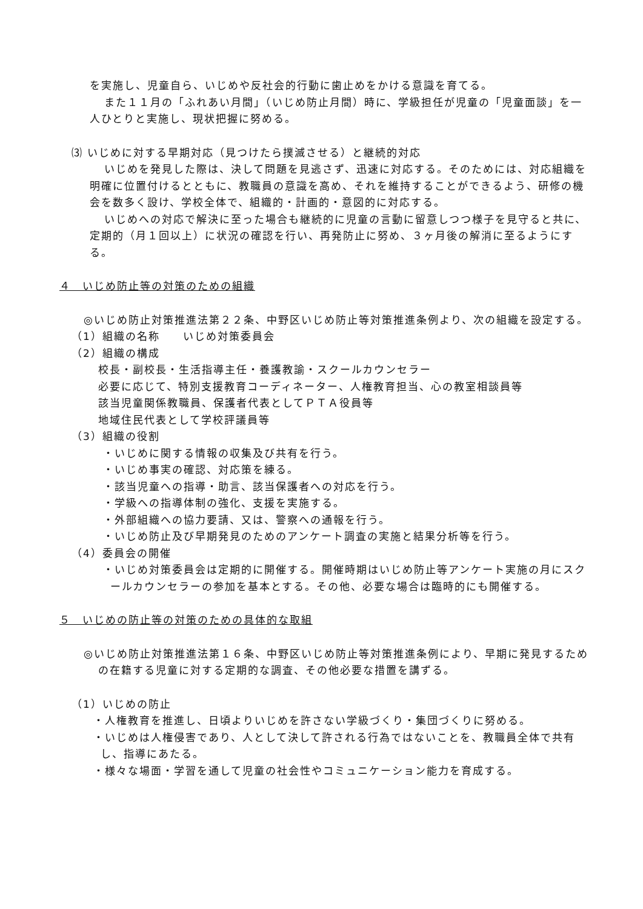を実施し、児童自ら、いじめや反社会的行動に歯止めをかける意識を育てる。
また１１月の「ふれあい月間」（いじめ防止月間）時に、学級担任が児童の「児童面談」を一人ひとりと実施し、現状把握に努める。
⑶ いじめに対する早期対応（見つけたら撲滅させる）と継続的対応
いじめを発見した際は、決して問題を見逃さず、迅速に対応する。そのためには、対応組織を明確に位置付けるとともに、教職員の意識を高め、それを維持することができるよう、研修の機会を数多く設け、学校全体で、組織的・計画的・意図的に対応する。
いじめへの対応で解決に至った場合も継続的に児童の言動に留意しつつ様子を見守ると共に、定期的（月１回以上）に状況の確認を行い、再発防止に努め、３ヶ月後の解消に至るようにする。
４　いじめ防止等の対策のための組織
◎いじめ防止対策推進法第２２条、中野区いじめ防止等対策推進条例より、次の組織を設定する。
（1）組織の名称　　いじめ対策委員会
（2）組織の構成
校長・副校長・生活指導主任・養護教諭・スクールカウンセラー
必要に応じて、特別支援教育コーディネーター、人権教育担当、心の教室相談員等
該当児童関係教職員、保護者代表としてＰＴＡ役員等
地域住民代表として学校評議員等
（3）組織の役割
・いじめに関する情報の収集及び共有を行う。
・いじめ事実の確認、対応策を練る。
・該当児童への指導・助言、該当保護者への対応を行う。
・学級への指導体制の強化、支援を実施する。
・外部組織への協力要請、又は、警察への通報を行う。
・いじめ防止及び早期発見のためのアンケート調査の実施と結果分析等を行う。
（4）委員会の開催
・いじめ対策委員会は定期的に開催する。開催時期はいじめ防止等アンケート実施の月にスクールカウンセラーの参加を基本とする。その他、必要な場合は臨時的にも開催する。
５　いじめの防止等の対策のための具体的な取組
◎いじめ防止対策推進法第１６条、中野区いじめ防止等対策推進条例により、早期に発見するための在籍する児童に対する定期的な調査、その他必要な措置を講ずる。
（1）いじめの防止
・人権教育を推進し、日頃よりいじめを許さない学級づくり・集団づくりに努める。
・いじめは人権侵害であり、人として決して許される行為ではないことを、教職員全体で共有し、指導にあたる。
・様々な場面・学習を通して児童の社会性やコミュニケーション能力を育成する。